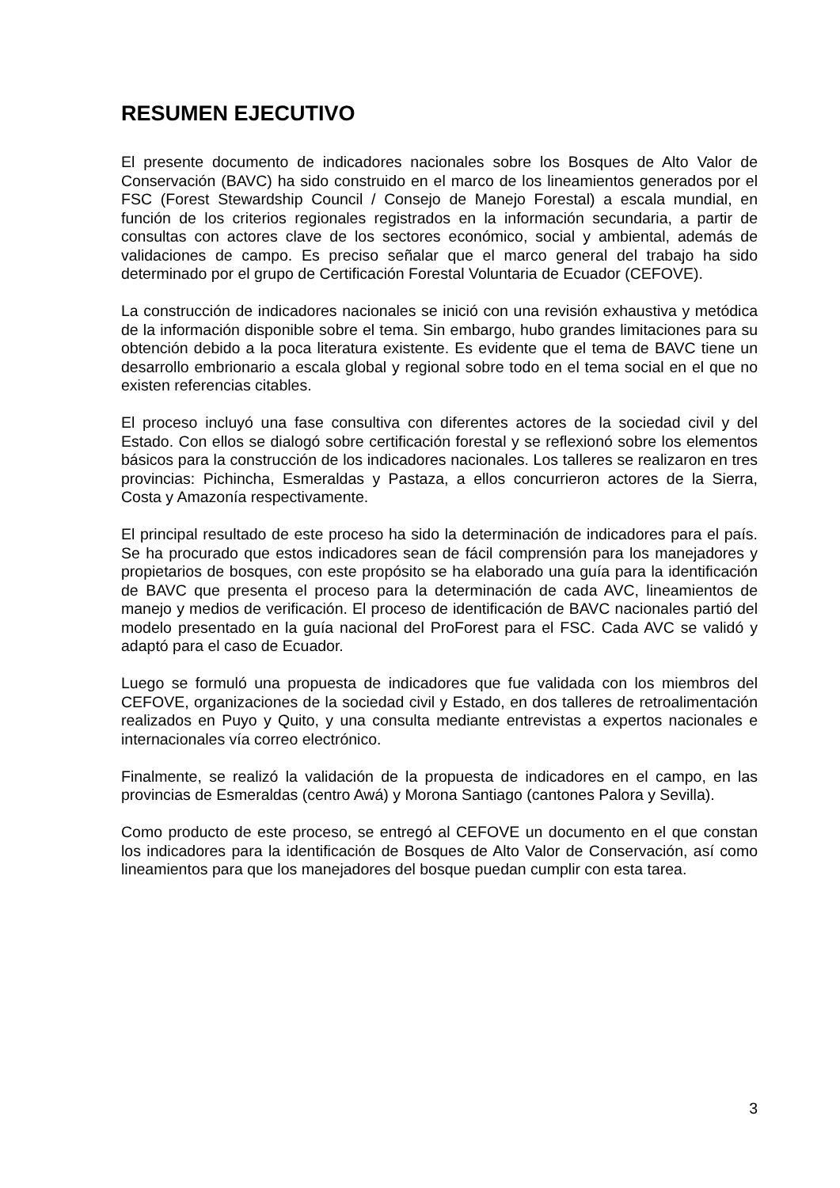RESUMEN EJECUTIVO
El presente documento de indicadores nacionales sobre los Bosques de Alto Valor de Conservación (BAVC) ha sido construido en el marco de los lineamientos generados por el FSC (Forest Stewardship Council / Consejo de Manejo Forestal) a escala mundial, en función de los criterios regionales registrados en la información secundaria, a partir de consultas con actores clave de los sectores económico, social y ambiental, además de validaciones de campo. Es preciso señalar que el marco general del trabajo ha sido determinado por el grupo de Certificación Forestal Voluntaria de Ecuador (CEFOVE).
La construcción de indicadores nacionales se inició con una revisión exhaustiva y metódica de la información disponible sobre el tema. Sin embargo, hubo grandes limitaciones para su obtención debido a la poca literatura existente. Es evidente que el tema de BAVC tiene un desarrollo embrionario a escala global y regional sobre todo en el tema social en el que no existen referencias citables.
El proceso incluyó una fase consultiva con diferentes actores de la sociedad civil y del Estado. Con ellos se dialogó sobre certificación forestal y se reflexionó sobre los elementos básicos para la construcción de los indicadores nacionales. Los talleres se realizaron en tres provincias: Pichincha, Esmeraldas y Pastaza, a ellos concurrieron actores de la Sierra, Costa y Amazonía respectivamente.
El principal resultado de este proceso ha sido la determinación de indicadores para el país. Se ha procurado que estos indicadores sean de fácil comprensión para los manejadores y propietarios de bosques, con este propósito se ha elaborado una guía para la identificación de BAVC que presenta el proceso para la determinación de cada AVC, lineamientos de manejo y medios de verificación. El proceso de identificación de BAVC nacionales partió del modelo presentado en la guía nacional del ProForest para el FSC. Cada AVC se validó y adaptó para el caso de Ecuador.
Luego se formuló una propuesta de indicadores que fue validada con los miembros del CEFOVE, organizaciones de la sociedad civil y Estado, en dos talleres de retroalimentación realizados en Puyo y Quito, y una consulta mediante entrevistas a expertos nacionales e internacionales vía correo electrónico.
Finalmente, se realizó la validación de la propuesta de indicadores en el campo, en las provincias de Esmeraldas (centro Awá) y Morona Santiago (cantones Palora y Sevilla).
Como producto de este proceso, se entregó al CEFOVE un documento en el que constan los indicadores para la identificación de Bosques de Alto Valor de Conservación, así como lineamientos para que los manejadores del bosque puedan cumplir con esta tarea.
3